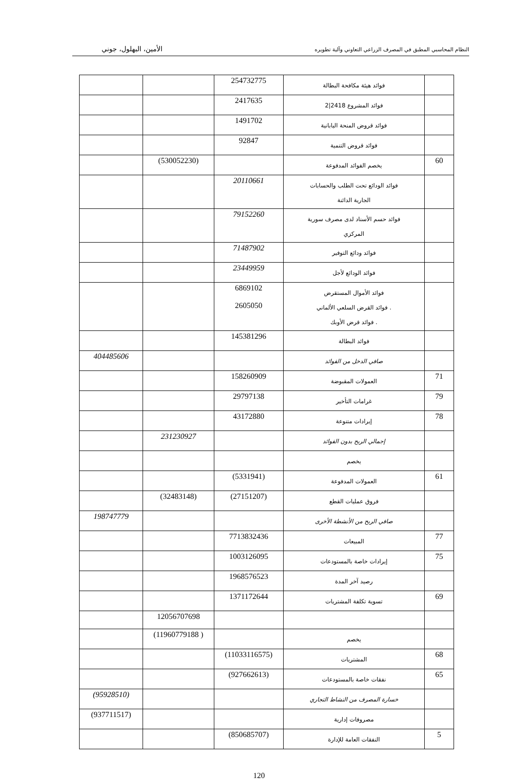النظام المحاسبي المطبق في المصرف الزراعي التعاوني وآلية تطويره الأمين، البهلول، جوني
| | فوائد هيئة مكافحة البطالة | 254732775 | | |
| | فوائد المشروع 2418/2 | 2417635 | | |
| | فوائد قروض المنحة اليابانية | 1491702 | | |
| | فوائد قروض التنمية | 92847 | | |
| 60 | يخصم الفوائد المدفوعة | | (530052230) | |
| | فوائد الودائع تحت الطلب والحسابات الجارية الدائنة | 20110661 | | |
| | فوائد حسم الأسناد لدى مصرف سورية المركزي | 79152260 | | |
| | فوائد ودائع التوفير | 71487902 | | |
| | فوائد الودائع لأجل | 23449959 | | |
| | فوائد الأموال المستقرض . فوائد القرض السلعي الألماني . فوائد قرض الأوبك | 6869102 2605050 | | |
| | فوائد البطالة | 145381296 | | |
| | صافي الدخل من الفوائد | | | 404485606 |
| 71 | العمولات المقبوضة | 158260909 | | |
| 79 | غرامات التأخير | 29797138 | | |
| 78 | إيرادات متنوعة | 43172880 | | |
| | إجمالي الربح بدون الفوائد | | 231230927 | |
| | يخصم | | | |
| 61 | العمولات المدفوعة | (5331941) | | |
| | فروق عمليات القطع | (27151207) | (32483148) | |
| | صافي الربح من الأنشطة الأخرى | | | 198747779 |
| 77 | المبيعات | 7713832436 | | |
| 75 | إيرادات خاصة بالمستودعات | 1003126095 | | |
| | رصيد آخر المدة | 1968576523 | | |
| 69 | تسوية تكلفة المشتريات | 1371172644 | | |
| | | | 12056707698 | |
| | يخصم | | ( 11960779188) | |
| 68 | المشتريات | (11033116575) | | |
| 65 | نفقات خاصة بالمستودعات | (927662613) | | |
| | خسارة المصرف من النشاط التجاري | | | (95928510) |
| | مصروفات إدارية | | | (937711517) |
| 5 | النفقات العامة للإدارة | (850685707) | | |
120